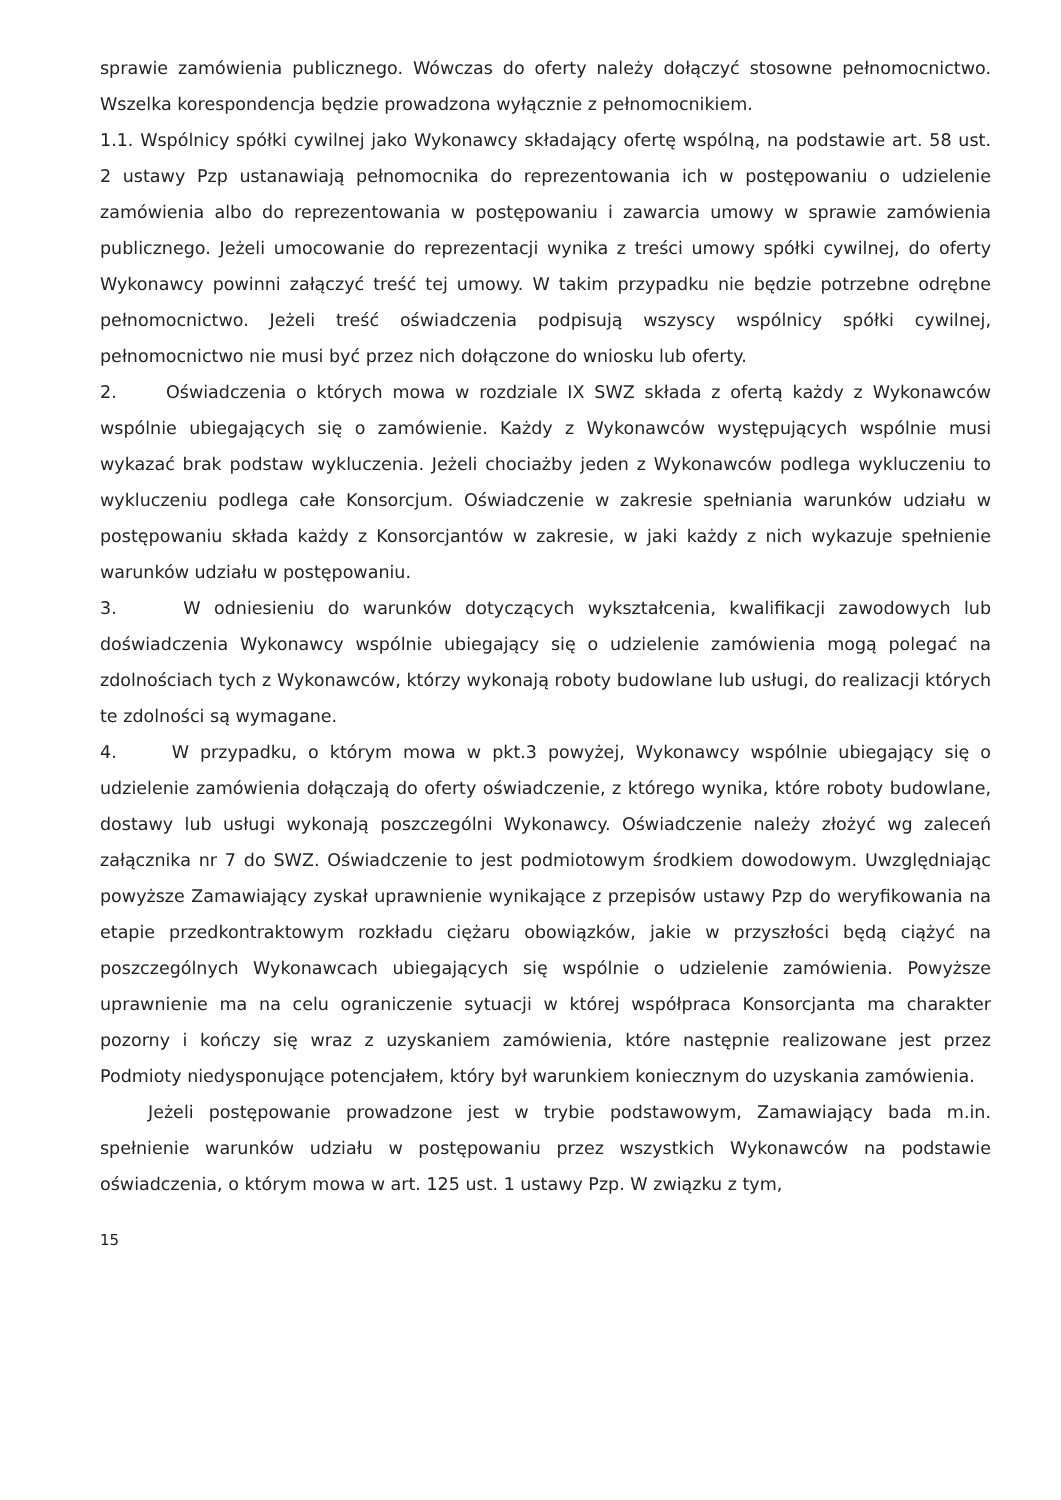sprawie zamówienia publicznego. Wówczas do oferty należy dołączyć stosowne pełnomocnictwo. Wszelka korespondencja będzie prowadzona wyłącznie z pełnomocnikiem.
1.1. Wspólnicy spółki cywilnej jako Wykonawcy składający ofertę wspólną, na podstawie art. 58 ust. 2 ustawy Pzp ustanawiają pełnomocnika do reprezentowania ich w postępowaniu o udzielenie zamówienia albo do reprezentowania w postępowaniu i zawarcia umowy w sprawie zamówienia publicznego. Jeżeli umocowanie do reprezentacji wynika z treści umowy spółki cywilnej, do oferty Wykonawcy powinni załączyć treść tej umowy. W takim przypadku nie będzie potrzebne odrębne pełnomocnictwo. Jeżeli treść oświadczenia podpisują wszyscy wspólnicy spółki cywilnej, pełnomocnictwo nie musi być przez nich dołączone do wniosku lub oferty.
2. Oświadczenia o których mowa w rozdziale IX SWZ składa z ofertą każdy z Wykonawców wspólnie ubiegających się o zamówienie. Każdy z Wykonawców występujących wspólnie musi wykazać brak podstaw wykluczenia. Jeżeli chociażby jeden z Wykonawców podlega wykluczeniu to wykluczeniu podlega całe Konsorcjum. Oświadczenie w zakresie spełniania warunków udziału w postępowaniu składa każdy z Konsorcjantów w zakresie, w jaki każdy z nich wykazuje spełnienie warunków udziału w postępowaniu.
3. W odniesieniu do warunków dotyczących wykształcenia, kwalifikacji zawodowych lub doświadczenia Wykonawcy wspólnie ubiegający się o udzielenie zamówienia mogą polegać na zdolnościach tych z Wykonawców, którzy wykonają roboty budowlane lub usługi, do realizacji których te zdolności są wymagane.
4. W przypadku, o którym mowa w pkt.3 powyżej, Wykonawcy wspólnie ubiegający się o udzielenie zamówienia dołączają do oferty oświadczenie, z którego wynika, które roboty budowlane, dostawy lub usługi wykonają poszczególni Wykonawcy. Oświadczenie należy złożyć wg zaleceń załącznika nr 7 do SWZ. Oświadczenie to jest podmiotowym środkiem dowodowym. Uwzględniając powyższe Zamawiający zyskał uprawnienie wynikające z przepisów ustawy Pzp do weryfikowania na etapie przedkontraktowym rozkładu ciężaru obowiązków, jakie w przyszłości będą ciążyć na poszczególnych Wykonawcach ubiegających się wspólnie o udzielenie zamówienia. Powyższe uprawnienie ma na celu ograniczenie sytuacji w której współpraca Konsorcjanta ma charakter pozorny i kończy się wraz z uzyskaniem zamówienia, które następnie realizowane jest przez Podmioty niedysponujące potencjałem, który był warunkiem koniecznym do uzyskania zamówienia.
Jeżeli postępowanie prowadzone jest w trybie podstawowym, Zamawiający bada m.in. spełnienie warunków udziału w postępowaniu przez wszystkich Wykonawców na podstawie oświadczenia, o którym mowa w art. 125 ust. 1 ustawy Pzp. W związku z tym,
15